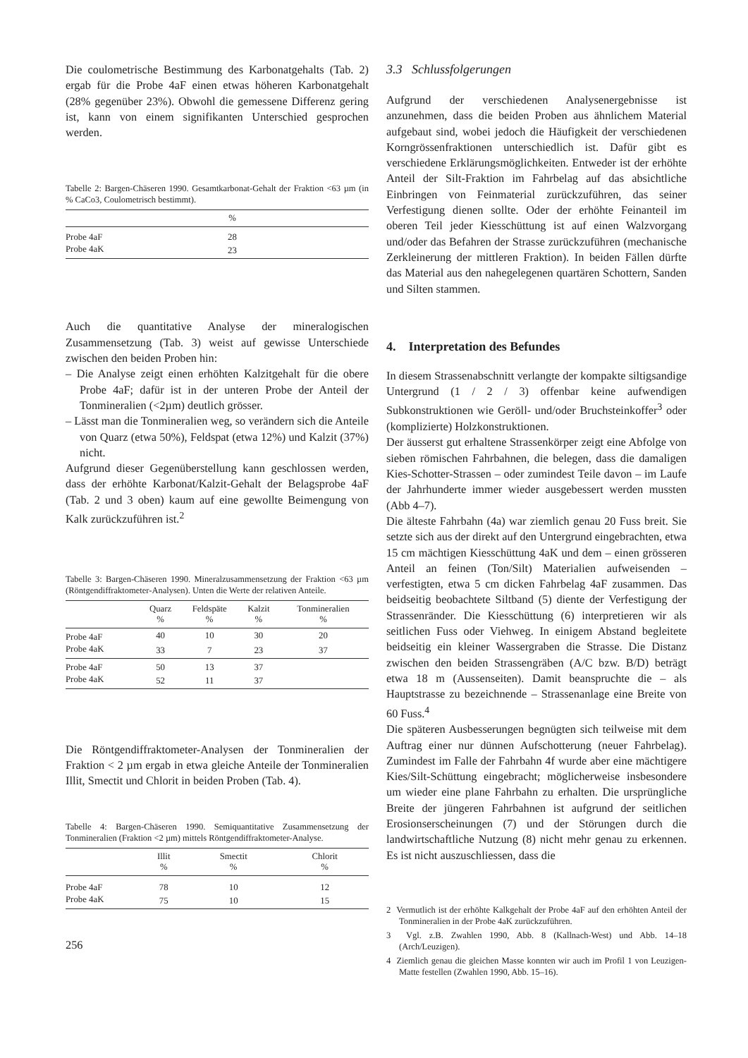Die coulometrische Bestimmung des Karbonatgehalts (Tab. 2) ergab für die Probe 4aF einen etwas höheren Karbonatgehalt (28% gegenüber 23%). Obwohl die gemessene Differenz gering ist, kann von einem signifikanten Unterschied gesprochen werden.
Tabelle 2: Bargen-Chäseren 1990. Gesamtkarbonat-Gehalt der Fraktion <63 µm (in % CaCo3, Coulometrisch bestimmt).
| | % | |
| --- | --- | --- |
| Probe 4aF | 28 | |
| Probe 4aK | 23 | |
Auch die quantitative Analyse der mineralogischen Zusammensetzung (Tab. 3) weist auf gewisse Unterschiede zwischen den beiden Proben hin:
– Die Analyse zeigt einen erhöhten Kalzitgehalt für die obere Probe 4aF; dafür ist in der unteren Probe der Anteil der Tonmineralien (<2µm) deutlich grösser.
– Lässt man die Tonmineralien weg, so verändern sich die Anteile von Quarz (etwa 50%), Feldspat (etwa 12%) und Kalzit (37%) nicht.
Aufgrund dieser Gegenüberstellung kann geschlossen werden, dass der erhöhte Karbonat/Kalzit-Gehalt der Belagsprobe 4aF (Tab. 2 und 3 oben) kaum auf eine gewollte Beimengung von Kalk zurückzuführen ist.<sup>2</sup>
Tabelle 3: Bargen-Chäseren 1990. Mineralzusammensetzung der Fraktion <63 µm (Röntgendiffraktometer-Analysen). Unten die Werte der relativen Anteile.
| | Quarz % | Feldspäte % | Kalzit % | Tonmineralien % |
| --- | --- | --- | --- | --- |
| Probe 4aF | 40 | 10 | 30 | 20 |
| Probe 4aK | 33 | 7 | 23 | 37 |
| Probe 4aF | 50 | 13 | 37 | |
| Probe 4aK | 52 | 11 | 37 | |
Die Röntgendiffraktometer-Analysen der Tonmineralien der Fraktion < 2 µm ergab in etwa gleiche Anteile der Tonmineralien Illit, Smectit und Chlorit in beiden Proben (Tab. 4).
Tabelle 4: Bargen-Chäseren 1990. Semiquantitative Zusammensetzung der Tonmineralien (Fraktion <2 µm) mittels Röntgendiffraktometer-Analyse.
| | Illit % | Smectit % | Chlorit % |
| --- | --- | --- | --- |
| Probe 4aF | 78 | 10 | 12 |
| Probe 4aK | 75 | 10 | 15 |
256
3.3 Schlussfolgerungen
Aufgrund der verschiedenen Analysenergebnisse ist anzunehmen, dass die beiden Proben aus ähnlichem Material aufgebaut sind, wobei jedoch die Häufigkeit der verschiedenen Korngrössenfraktionen unterschiedlich ist. Dafür gibt es verschiedene Erklärungsmöglichkeiten. Entweder ist der erhöhte Anteil der Silt-Fraktion im Fahrbelag auf das absichtliche Einbringen von Feinmaterial zurückzuführen, das seiner Verfestigung dienen sollte. Oder der erhöhte Feinanteil im oberen Teil jeder Kiesschüttung ist auf einen Walzvorgang und/oder das Befahren der Strasse zurückzuführen (mechanische Zerkleinerung der mittleren Fraktion). In beiden Fällen dürfte das Material aus den nahegelegenen quartären Schottern, Sanden und Silten stammen.
4. Interpretation des Befundes
In diesem Strassenabschnitt verlangte der kompakte siltigsandige Untergrund (1 / 2 / 3) offenbar keine aufwendigen Subkonstruktionen wie Geröll- und/oder Bruchsteinkoffer<sup>3</sup> oder (komplizierte) Holzkonstruktionen.
Der äusserst gut erhaltene Strassenkörper zeigt eine Abfolge von sieben römischen Fahrbahnen, die belegen, dass die damaligen Kies-Schotter-Strassen – oder zumindest Teile davon – im Laufe der Jahrhunderte immer wieder ausgebessert werden mussten (Abb 4–7).
Die älteste Fahrbahn (4a) war ziemlich genau 20 Fuss breit. Sie setzte sich aus der direkt auf den Untergrund eingebrachten, etwa 15 cm mächtigen Kiesschüttung 4aK und dem – einen grösseren Anteil an feinen (Ton/Silt) Materialien aufweisenden – verfestigten, etwa 5 cm dicken Fahrbelag 4aF zusammen. Das beidseitig beobachtete Siltband (5) diente der Verfestigung der Strassenränder. Die Kiesschüttung (6) interpretieren wir als seitlichen Fuss oder Viehweg. In einigem Abstand begleitete beidseitig ein kleiner Wassergraben die Strasse. Die Distanz zwischen den beiden Strassengräben (A/C bzw. B/D) beträgt etwa 18 m (Aussenseiten). Damit beanspruchte die – als Hauptstrasse zu bezeichnende – Strassenanlage eine Breite von 60 Fuss.<sup>4</sup>
Die späteren Ausbesserungen begnügten sich teilweise mit dem Auftrag einer nur dünnen Aufschotterung (neuer Fahrbelag). Zumindest im Falle der Fahrbahn 4f wurde aber eine mächtigere Kies/Silt-Schüttung eingebracht; möglicherweise insbesondere um wieder eine plane Fahrbahn zu erhalten. Die ursprüngliche Breite der jüngeren Fahrbahnen ist aufgrund der seitlichen Erosionserscheinungen (7) und der Störungen durch die landwirtschaftliche Nutzung (8) nicht mehr genau zu erkennen. Es ist nicht auszuschliessen, dass die
2 Vermutlich ist der erhöhte Kalkgehalt der Probe 4aF auf den erhöhten Anteil der Tonmineralien in der Probe 4aK zurückzuführen.
3 Vgl. z.B. Zwahlen 1990, Abb. 8 (Kallnach-West) und Abb. 14–18 (Arch/Leuzigen).
4 Ziemlich genau die gleichen Masse konnten wir auch im Profil 1 von Leuzigen-Matte festellen (Zwahlen 1990, Abb. 15–16).